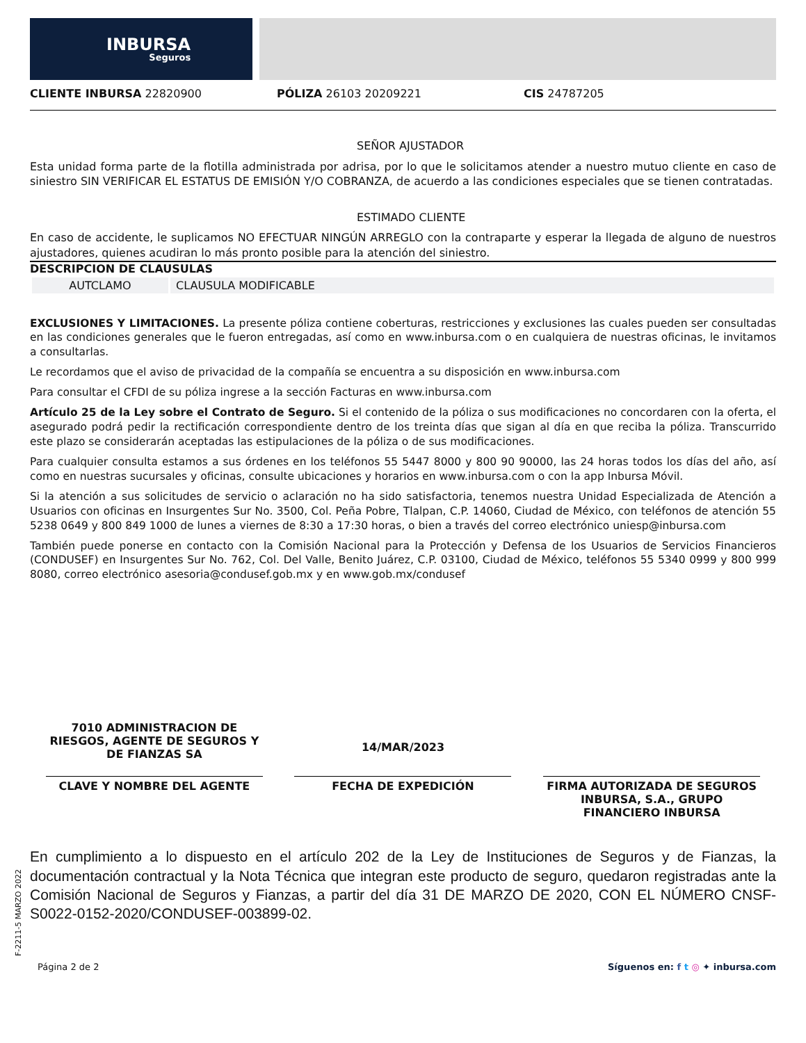INBURSA
Seguros
CLIENTE INBURSA 22820900 PÓLIZA 26103 20209221 CIS 24787205
SEÑOR AJUSTADOR
Esta unidad forma parte de la flotilla administrada por adrisa, por lo que le solicitamos atender a nuestro mutuo cliente en caso de siniestro SIN VERIFICAR EL ESTATUS DE EMISIÓN Y/O COBRANZA, de acuerdo a las condiciones especiales que se tienen contratadas.
ESTIMADO CLIENTE
En caso de accidente, le suplicamos NO EFECTUAR NINGÚN ARREGLO con la contraparte y esperar la llegada de alguno de nuestros ajustadores, quienes acudiran lo más pronto posible para la atención del siniestro.
DESCRIPCION DE CLAUSULAS
| AUTCLAMO | CLAUSULA MODIFICABLE |
EXCLUSIONES Y LIMITACIONES. La presente póliza contiene coberturas, restricciones y exclusiones las cuales pueden ser consultadas en las condiciones generales que le fueron entregadas, así como en www.inbursa.com o en cualquiera de nuestras oficinas, le invitamos a consultarlas.
Le recordamos que el aviso de privacidad de la compañía se encuentra a su disposición en www.inbursa.com
Para consultar el CFDI de su póliza ingrese a la sección Facturas en www.inbursa.com
Artículo 25 de la Ley sobre el Contrato de Seguro. Si el contenido de la póliza o sus modificaciones no concordaren con la oferta, el asegurado podrá pedir la rectificación correspondiente dentro de los treinta días que sigan al día en que reciba la póliza. Transcurrido este plazo se considerarán aceptadas las estipulaciones de la póliza o de sus modificaciones.
Para cualquier consulta estamos a sus órdenes en los teléfonos 55 5447 8000 y 800 90 90000, las 24 horas todos los días del año, así como en nuestras sucursales y oficinas, consulte ubicaciones y horarios en www.inbursa.com o con la app Inbursa Móvil.
Si la atención a sus solicitudes de servicio o aclaración no ha sido satisfactoria, tenemos nuestra Unidad Especializada de Atención a Usuarios con oficinas en Insurgentes Sur No. 3500, Col. Peña Pobre, Tlalpan, C.P. 14060, Ciudad de México, con teléfonos de atención 55 5238 0649 y 800 849 1000 de lunes a viernes de 8:30 a 17:30 horas, o bien a través del correo electrónico uniesp@inbursa.com
También puede ponerse en contacto con la Comisión Nacional para la Protección y Defensa de los Usuarios de Servicios Financieros (CONDUSEF) en Insurgentes Sur No. 762, Col. Del Valle, Benito Juárez, C.P. 03100, Ciudad de México, teléfonos 55 5340 0999 y 800 999 8080, correo electrónico asesoria@condusef.gob.mx y en www.gob.mx/condusef
7010 ADMINISTRACION DE RIESGOS, AGENTE DE SEGUROS Y DE FIANZAS SA
CLAVE Y NOMBRE DEL AGENTE
14/MAR/2023
FECHA DE EXPEDICIÓN
FIRMA AUTORIZADA DE SEGUROS INBURSA, S.A., GRUPO FINANCIERO INBURSA
En cumplimiento a lo dispuesto en el artículo 202 de la Ley de Instituciones de Seguros y de Fianzas, la documentación contractual y la Nota Técnica que integran este producto de seguro, quedaron registradas ante la Comisión Nacional de Seguros y Fianzas, a partir del día 31 DE MARZO DE 2020, CON EL NÚMERO CNSF-S0022-0152-2020/CONDUSEF-003899-02.
Página 2 de 2 Síguenos en: f t ◎ ✦ inbursa.com
F-2211-5 MARZO 2022